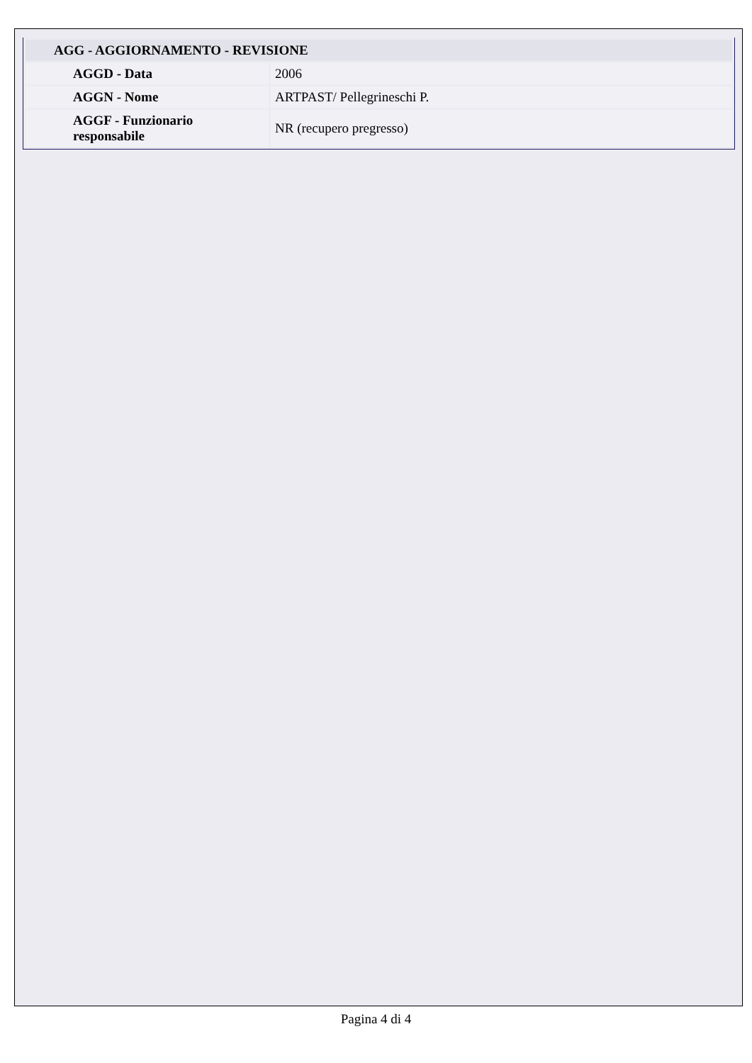| AGG - AGGIORNAMENTO - REVISIONE | |
| --- | --- |
| AGGD - Data | 2006 |
| AGGN - Nome | ARTPAST/ Pellegrineschi P. |
| AGGF - Funzionario responsabile | NR (recupero pregresso) |
Pagina 4 di 4